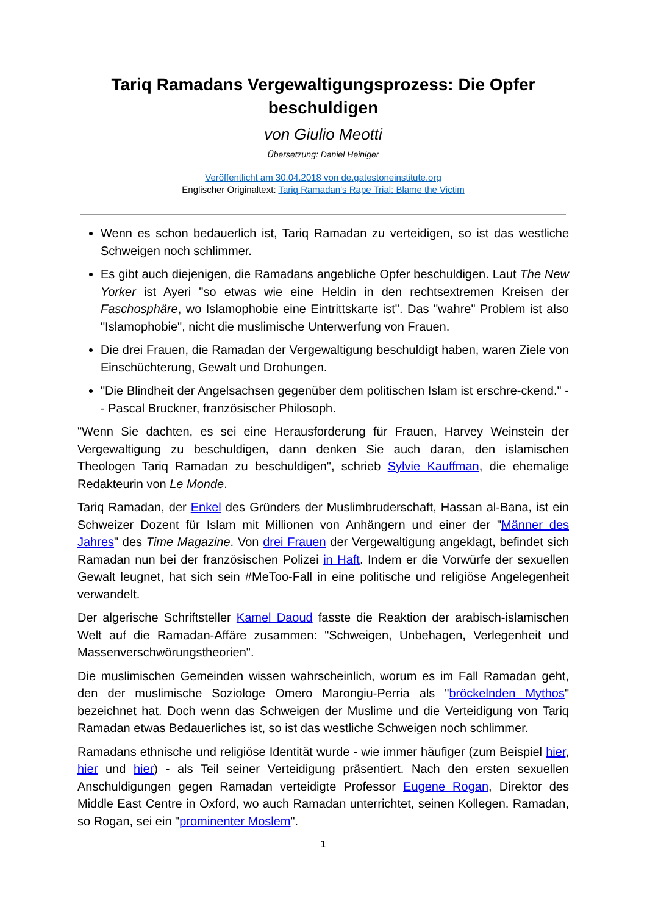Tariq Ramadans Vergewaltigungsprozess: Die Opfer beschuldigen
von Giulio Meotti
Übersetzung: Daniel Heiniger
Veröffentlicht am 30.04.2018 von de.gatestoneinstitute.org
Englischer Originaltext: Tariq Ramadan's Rape Trial: Blame the Victim
Wenn es schon bedauerlich ist, Tariq Ramadan zu verteidigen, so ist das westliche Schweigen noch schlimmer.
Es gibt auch diejenigen, die Ramadans angebliche Opfer beschuldigen. Laut The New Yorker ist Ayeri "so etwas wie eine Heldin in den rechtsextremen Kreisen der Faschosphäre, wo Islamophobie eine Eintrittskarte ist". Das "wahre" Problem ist also "Islamophobie", nicht die muslimische Unterwerfung von Frauen.
Die drei Frauen, die Ramadan der Vergewaltigung beschuldigt haben, waren Ziele von Einschüchterung, Gewalt und Drohungen.
"Die Blindheit der Angelsachsen gegenüber dem politischen Islam ist erschre-ckend." -- Pascal Bruckner, französischer Philosoph.
"Wenn Sie dachten, es sei eine Herausforderung für Frauen, Harvey Weinstein der Vergewaltigung zu beschuldigen, dann denken Sie auch daran, den islamischen Theologen Tariq Ramadan zu beschuldigen", schrieb Sylvie Kauffman, die ehemalige Redakteurin von Le Monde.
Tariq Ramadan, der Enkel des Gründers der Muslimbruderschaft, Hassan al-Bana, ist ein Schweizer Dozent für Islam mit Millionen von Anhängern und einer der "Männer des Jahres" des Time Magazine. Von drei Frauen der Vergewaltigung angeklagt, befindet sich Ramadan nun bei der französischen Polizei in Haft. Indem er die Vorwürfe der sexuellen Gewalt leugnet, hat sich sein #MeToo-Fall in eine politische und religiöse Angelegenheit verwandelt.
Der algerische Schriftsteller Kamel Daoud fasste die Reaktion der arabisch-islamischen Welt auf die Ramadan-Affäre zusammen: "Schweigen, Unbehagen, Verlegenheit und Massenverschwörungstheorien".
Die muslimischen Gemeinden wissen wahrscheinlich, worum es im Fall Ramadan geht, den der muslimische Soziologe Omero Marongiu-Perria als "bröckelnden Mythos" bezeichnet hat. Doch wenn das Schweigen der Muslime und die Verteidigung von Tariq Ramadan etwas Bedauerliches ist, so ist das westliche Schweigen noch schlimmer.
Ramadans ethnische und religiöse Identität wurde - wie immer häufiger (zum Beispiel hier, hier und hier) - als Teil seiner Verteidigung präsentiert. Nach den ersten sexuellen Anschuldigungen gegen Ramadan verteidigte Professor Eugene Rogan, Direktor des Middle East Centre in Oxford, wo auch Ramadan unterrichtet, seinen Kollegen. Ramadan, so Rogan, sei ein "prominenter Moslem".
1